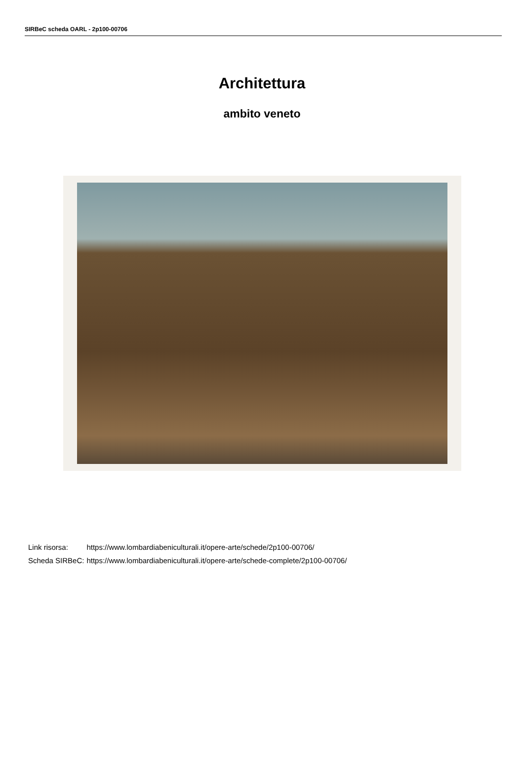SIRBeC scheda OARL - 2p100-00706
Architettura
ambito veneto
| Link risorsa: | https://www.lombardiabeniculturali.it/opere-arte/schede/2p100-00706/ |
| Scheda SIRBeC: | https://www.lombardiabeniculturali.it/opere-arte/schede-complete/2p100-00706/ |